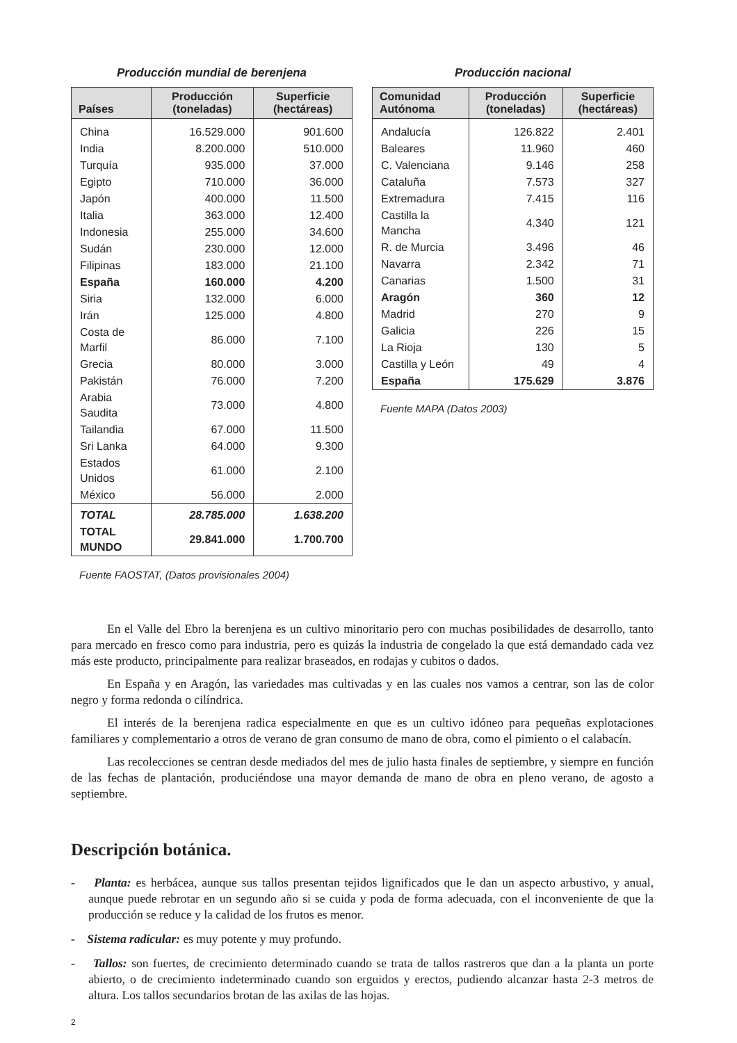Producción mundial de berenjena
| Países | Producción (toneladas) | Superficie (hectáreas) |
| --- | --- | --- |
| China | 16.529.000 | 901.600 |
| India | 8.200.000 | 510.000 |
| Turquía | 935.000 | 37.000 |
| Egipto | 710.000 | 36.000 |
| Japón | 400.000 | 11.500 |
| Italia | 363.000 | 12.400 |
| Indonesia | 255.000 | 34.600 |
| Sudán | 230.000 | 12.000 |
| Filipinas | 183.000 | 21.100 |
| España | 160.000 | 4.200 |
| Siria | 132.000 | 6.000 |
| Irán | 125.000 | 4.800 |
| Costa de Marfil | 86.000 | 7.100 |
| Grecia | 80.000 | 3.000 |
| Pakistán | 76.000 | 7.200 |
| Arabia Saudita | 73.000 | 4.800 |
| Tailandia | 67.000 | 11.500 |
| Sri Lanka | 64.000 | 9.300 |
| Estados Unidos | 61.000 | 2.100 |
| México | 56.000 | 2.000 |
| TOTAL | 28.785.000 | 1.638.200 |
| TOTAL MUNDO | 29.841.000 | 1.700.700 |
Fuente FAOSTAT, (Datos provisionales 2004)
Producción nacional
| Comunidad Autónoma | Producción (toneladas) | Superficie (hectáreas) |
| --- | --- | --- |
| Andalucía | 126.822 | 2.401 |
| Baleares | 11.960 | 460 |
| C. Valenciana | 9.146 | 258 |
| Cataluña | 7.573 | 327 |
| Extremadura | 7.415 | 116 |
| Castilla la Mancha | 4.340 | 121 |
| R. de Murcia | 3.496 | 46 |
| Navarra | 2.342 | 71 |
| Canarias | 1.500 | 31 |
| Aragón | 360 | 12 |
| Madrid | 270 | 9 |
| Galicia | 226 | 15 |
| La Rioja | 130 | 5 |
| Castilla y León | 49 | 4 |
| España | 175.629 | 3.876 |
Fuente MAPA (Datos 2003)
En el Valle del Ebro la berenjena es un cultivo minoritario pero con muchas posibilidades de desarrollo, tanto para mercado en fresco como para industria, pero es quizás la industria de congelado la que está demandado cada vez más este producto, principalmente para realizar braseados, en rodajas y cubitos o dados.
En España y en Aragón, las variedades mas cultivadas y en las cuales nos vamos a centrar, son las de color negro y forma redonda o cilíndrica.
El interés de la berenjena radica especialmente en que es un cultivo idóneo para pequeñas explotaciones familiares y complementario a otros de verano de gran consumo de mano de obra, como el pimiento o el calabacín.
Las recolecciones se centran desde mediados del mes de julio hasta finales de septiembre, y siempre en función de las fechas de plantación, produciéndose una mayor demanda de mano de obra en pleno verano, de agosto a septiembre.
Descripción botánica.
- Planta: es herbácea, aunque sus tallos presentan tejidos lignificados que le dan un aspecto arbustivo, y anual, aunque puede rebrotar en un segundo año si se cuida y poda de forma adecuada, con el inconveniente de que la producción se reduce y la calidad de los frutos es menor.
- Sistema radicular: es muy potente y muy profundo.
- Tallos: son fuertes, de crecimiento determinado cuando se trata de tallos rastreros que dan a la planta un porte abierto, o de crecimiento indeterminado cuando son erguidos y erectos, pudiendo alcanzar hasta 2-3 metros de altura. Los tallos secundarios brotan de las axilas de las hojas.
2